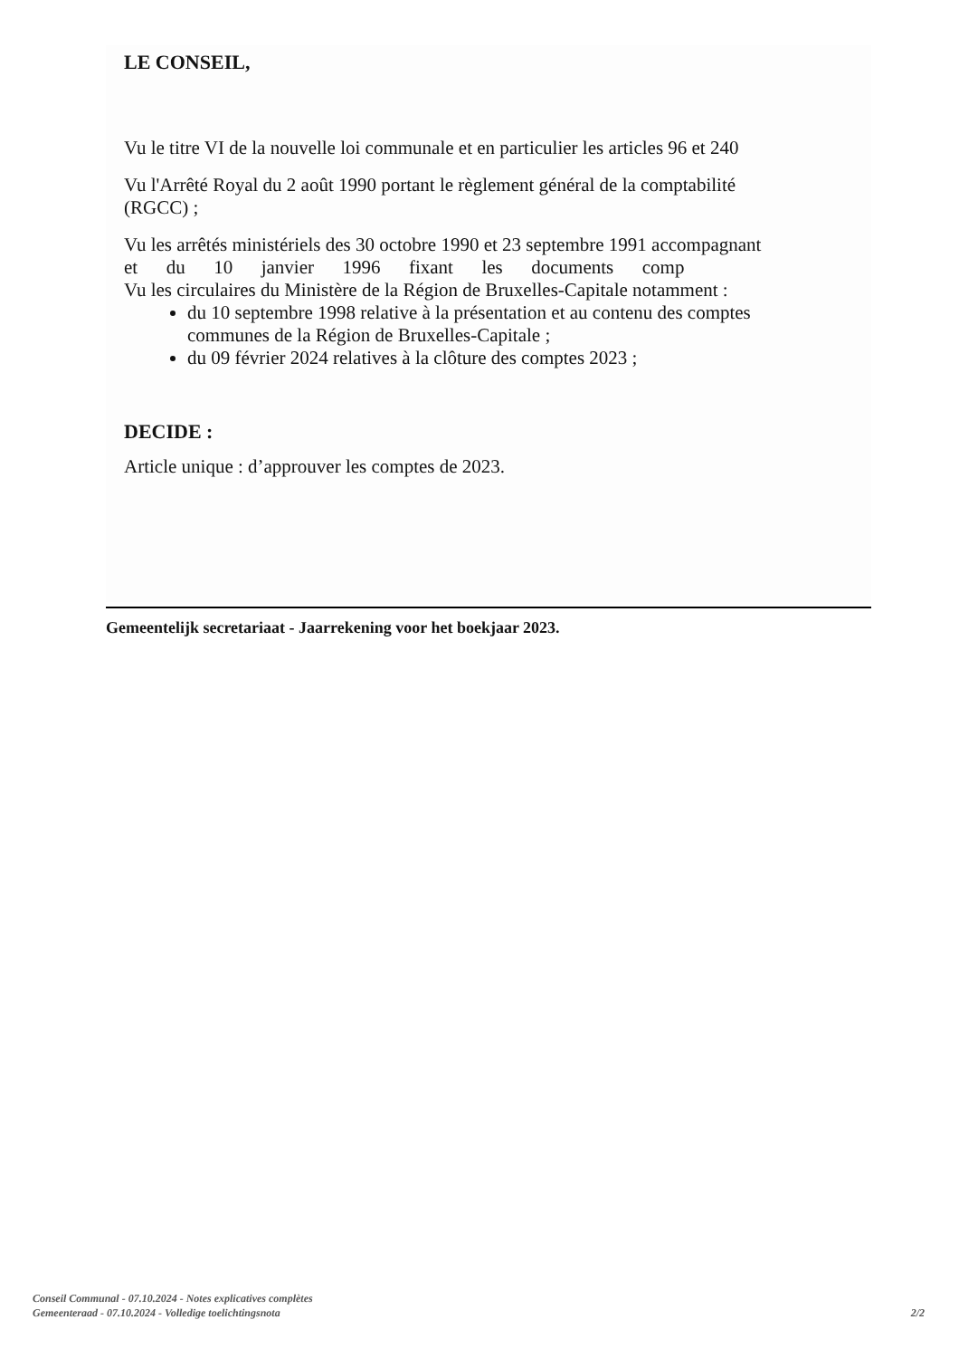LE CONSEIL,
Vu le titre VI de la nouvelle loi communale et en particulier les articles 96 et 240
Vu l'Arrêté Royal du 2 août 1990 portant le règlement général de la comptabilité
(RGCC) ;
Vu les arrêtés ministériels des 30 octobre 1990 et 23 septembre 1991 accompagnant
et du 10 janvier 1996 fixant les documents comp
Vu les circulaires du Ministère de la Région de Bruxelles-Capitale notamment :
du 10 septembre 1998 relative à la présentation et au contenu des comptes
communes de la Région de Bruxelles-Capitale ;
du 09 février 2024 relatives à la clôture des comptes 2023 ;
DECIDE :
Article unique : d’approuver les comptes de 2023.
Gemeentelijk secretariaat - Jaarrekening voor het boekjaar 2023.
Conseil Communal - 07.10.2024 - Notes explicatives complètes
Gemeenteraad - 07.10.2024 - Volledige toelichtingsnota 2/2